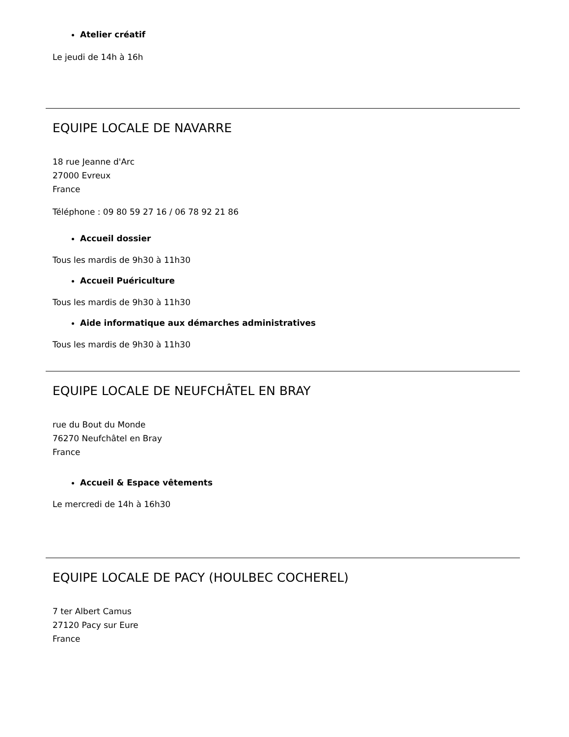Atelier créatif
Le jeudi de 14h à 16h
EQUIPE LOCALE DE NAVARRE
18 rue Jeanne d'Arc
27000 Evreux
France
Téléphone : 09 80 59 27 16 / 06 78 92 21 86
Accueil dossier
Tous les mardis de 9h30 à 11h30
Accueil Puériculture
Tous les mardis de 9h30 à 11h30
Aide informatique aux démarches administratives
Tous les mardis de 9h30 à 11h30
EQUIPE LOCALE DE NEUFCHÂTEL EN BRAY
rue du Bout du Monde
76270 Neufchâtel en Bray
France
Accueil & Espace vêtements
Le mercredi de 14h à 16h30
EQUIPE LOCALE DE PACY (HOULBEC COCHEREL)
7 ter Albert Camus
27120 Pacy sur Eure
France